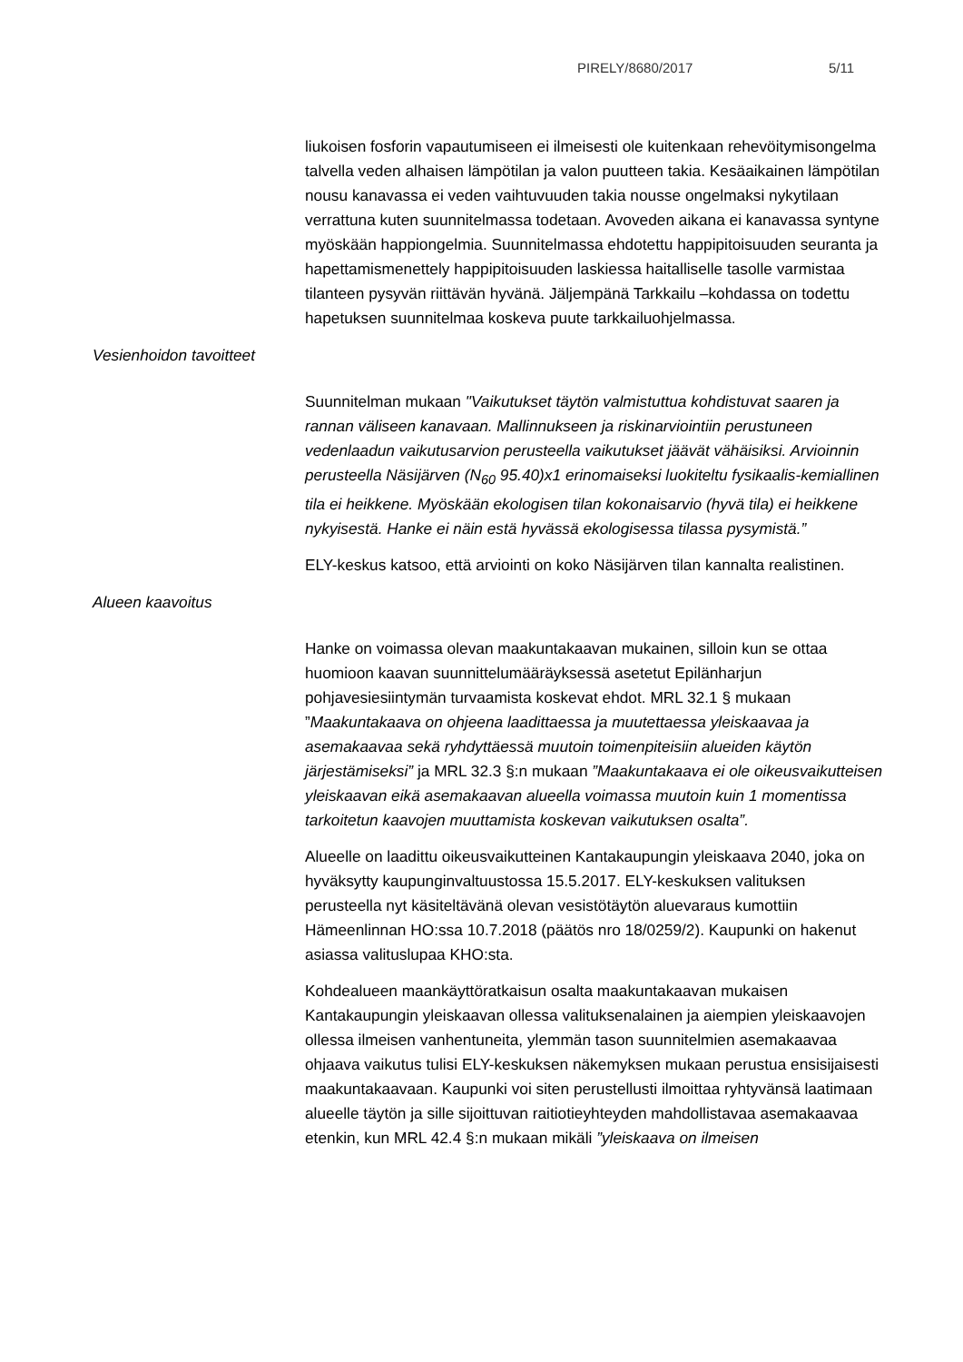PIRELY/8680/2017 5/11
liukoisen fosforin vapautumiseen ei ilmeisesti ole kuitenkaan rehevöitymisongelma talvella veden alhaisen lämpötilan ja valon puutteen takia. Kesäaikainen lämpötilan nousu kanavassa ei veden vaihtuvuuden takia nousse ongelmaksi nykytilaan verrattuna kuten suunnitelmassa todetaan. Avoveden aikana ei kanavassa syntyne myöskään happiongelmia. Suunnitelmassa ehdotettu happipitoisuuden seuranta ja hapettamismenettely happipitoisuuden laskiessa haitalliselle tasolle varmistaa tilanteen pysyvän riittävän hyvänä. Jäljempänä Tarkkailu –kohdassa on todettu hapetuksen suunnitelmaa koskeva puute tarkkailuohjelmassa.
Vesienhoidon tavoitteet
Suunnitelman mukaan "Vaikutukset täytön valmistuttua kohdistuvat saaren ja rannan väliseen kanavaan. Mallinnukseen ja riskinarviointiin perustuneen vedenlaadun vaikutusarvion perusteella vaikutukset jäävät vähäisiksi. Arvioinnin perusteella Näsijärven (N<sub>60</sub> 95.40)x1 erinomaiseksi luokiteltu fysikaalis-kemiallinen tila ei heikkene. Myöskään ekologisen tilan kokonaisarvio (hyvä tila) ei heikkene nykyisestä. Hanke ei näin estä hyvässä ekologisessa tilassa pysymistä.”
ELY-keskus katsoo, että arviointi on koko Näsijärven tilan kannalta realistinen.
Alueen kaavoitus
Hanke on voimassa olevan maakuntakaavan mukainen, silloin kun se ottaa huomioon kaavan suunnittelumääräyksessä asetetut Epilänharjun pohjavesiesiintymän turvaamista koskevat ehdot. MRL 32.1 § mukaan ”Maakuntakaava on ohjeena laadittaessa ja muutettaessa yleiskaavaa ja asemakaavaa sekä ryhdyttäessä muutoin toimenpiteisiin alueiden käytön järjestämiseksi” ja MRL 32.3 §:n mukaan ”Maakuntakaava ei ole oikeusvaikutteisen yleiskaavan eikä asemakaavan alueella voimassa muutoin kuin 1 momentissa tarkoitetun kaavojen muuttamista koskevan vaikutuksen osalta”.
Alueelle on laadittu oikeusvaikutteinen Kantakaupungin yleiskaava 2040, joka on hyväksytty kaupunginvaltuustossa 15.5.2017. ELY-keskuksen valituksen perusteella nyt käsiteltävänä olevan vesistötäytön aluevaraus kumottiin Hämeenlinnan HO:ssa 10.7.2018 (päätös nro 18/0259/2). Kaupunki on hakenut asiassa valituslupaa KHO:sta.
Kohdealueen maankäyttöratkaisun osalta maakuntakaavan mukaisen Kantakaupungin yleiskaavan ollessa valituksenalainen ja aiempien yleiskaavojen ollessa ilmeisen vanhentuneita, ylemmän tason suunnitelmien asemakaavaa ohjaava vaikutus tulisi ELY-keskuksen näkemyksen mukaan perustua ensisijaisesti maakuntakaavaan. Kaupunki voi siten perustellusti ilmoittaa ryhtyvänsä laatimaan alueelle täytön ja sille sijoittuvan raitiotieyhteyden mahdollistavaa asemakaavaa etenkin, kun MRL 42.4 §:n mukaan mikäli ”yleiskaava on ilmeisen